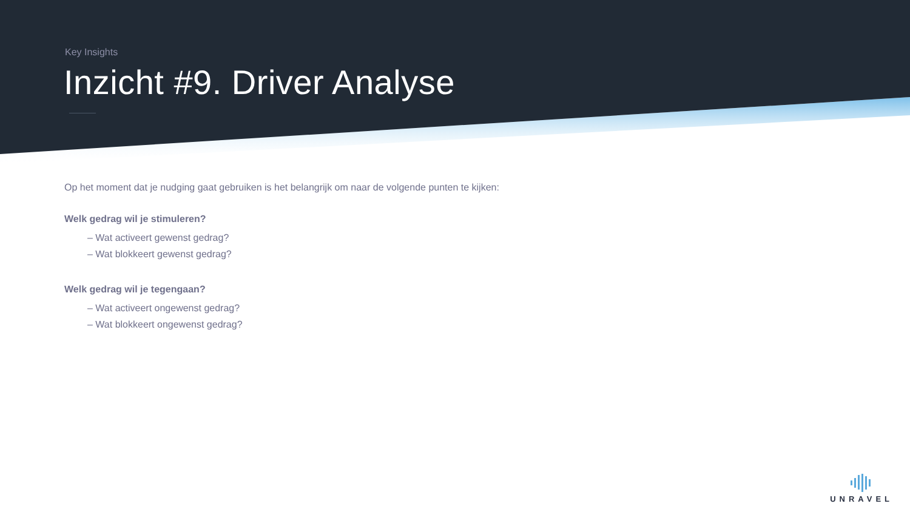Key Insights
Inzicht #9. Driver Analyse
Op het moment dat je nudging gaat gebruiken is het belangrijk om naar de volgende punten te kijken:
Welk gedrag wil je stimuleren?
– Wat activeert gewenst gedrag?
– Wat blokkeert gewenst gedrag?
Welk gedrag wil je tegengaan?
– Wat activeert ongewenst gedrag?
– Wat blokkeert ongewenst gedrag?
UNRAVEL